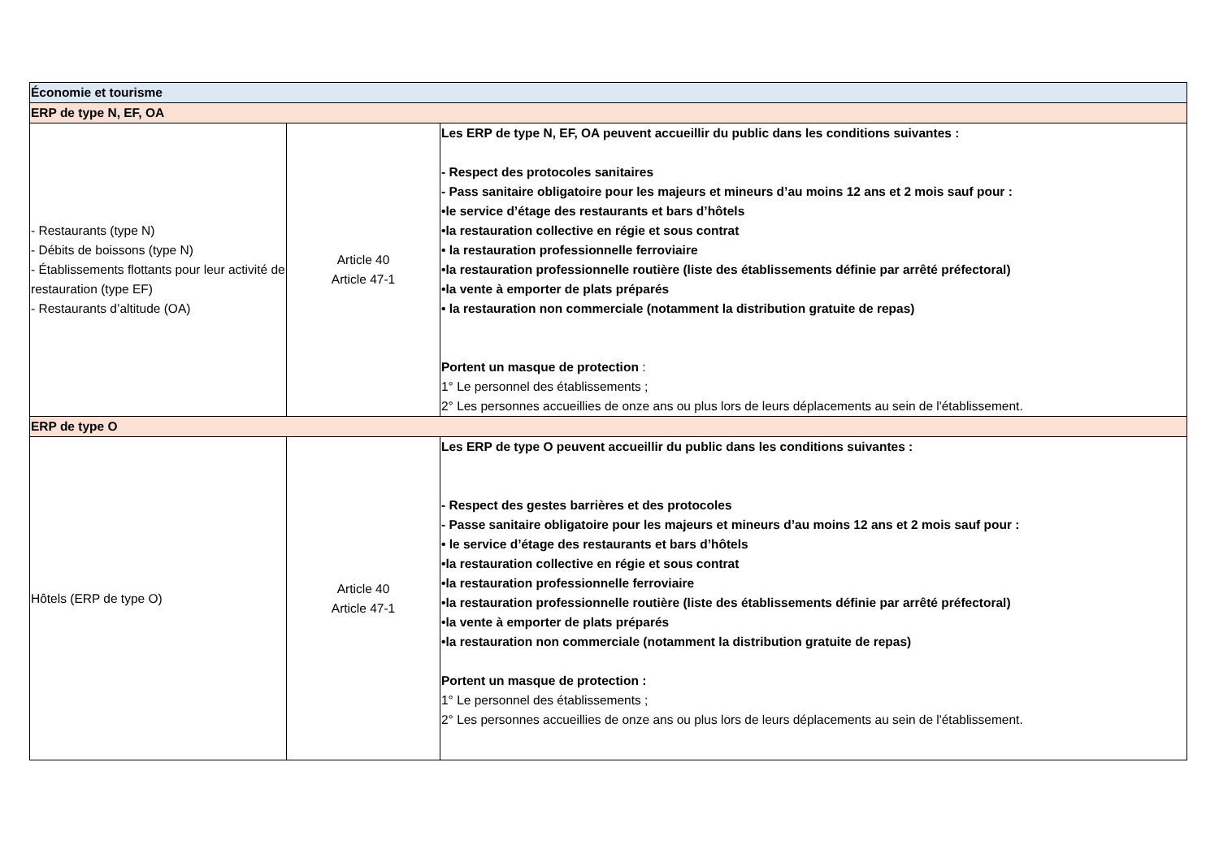| Économie et tourisme | | |
| --- | --- | --- |
| ERP de type N, EF, OA | | |
| - Restaurants (type N) - Débits de boissons (type N) - Établissements flottants pour leur activité de restauration (type EF) - Restaurants d’altitude (OA) | Article 40 Article 47-1 | Les ERP de type N, EF, OA peuvent accueillir du public dans les conditions suivantes : - Respect des protocoles sanitaires - Pass sanitaire obligatoire pour les majeurs et mineurs d’au moins 12 ans et 2 mois sauf pour : •le service d’étage des restaurants et bars d’hôtels •la restauration collective en régie et sous contrat • la restauration professionnelle ferroviaire •la restauration professionnelle routière (liste des établissements définie par arrêté préfectoral) •la vente à emporter de plats préparés • la restauration non commerciale (notamment la distribution gratuite de repas) Portent un masque de protection : 1° Le personnel des établissements ; 2° Les personnes accueillies de onze ans ou plus lors de leurs déplacements au sein de l'établissement. |
| ERP de type O | | |
| Hôtels (ERP de type O) | Article 40 Article 47-1 | Les ERP de type O peuvent accueillir du public dans les conditions suivantes : - Respect des gestes barrières et des protocoles - Passe sanitaire obligatoire pour les majeurs et mineurs d’au moins 12 ans et 2 mois sauf pour : • le service d’étage des restaurants et bars d’hôtels •la restauration collective en régie et sous contrat •la restauration professionnelle ferroviaire •la restauration professionnelle routière (liste des établissements définie par arrêté préfectoral) •la vente à emporter de plats préparés •la restauration non commerciale (notamment la distribution gratuite de repas) Portent un masque de protection : 1° Le personnel des établissements ; 2° Les personnes accueillies de onze ans ou plus lors de leurs déplacements au sein de l'établissement. |